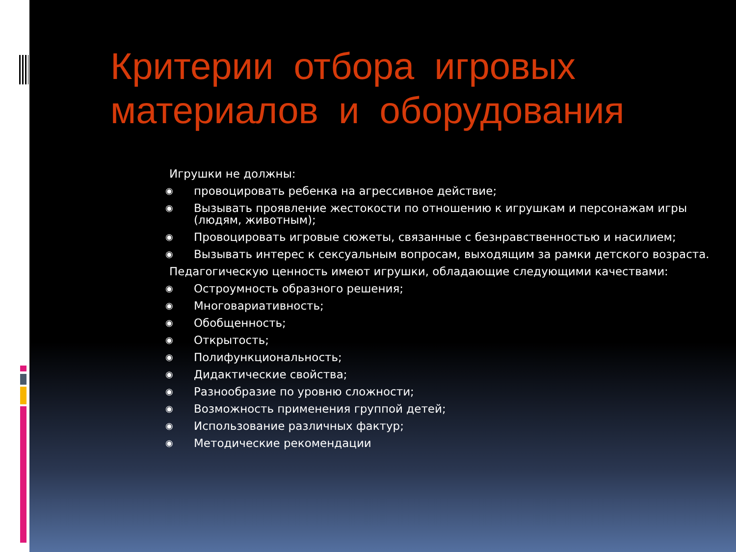Критерии отбора игровых материалов и оборудования
Игрушки не должны:
◉ провоцировать ребенка на агрессивное действие;
◉ Вызывать проявление жестокости по отношению к игрушкам и персонажам игры (людям, животным);
◉ Провоцировать игровые сюжеты, связанные с безнравственностью и насилием;
◉ Вызывать интерес к сексуальным вопросам, выходящим за рамки детского возраста.
Педагогическую ценность имеют игрушки, обладающие следующими качествами:
◉ Остроумность образного решения;
◉ Многовариативность;
◉ Обобщенность;
◉ Открытость;
◉ Полифункциональность;
◉ Дидактические свойства;
◉ Разнообразие по уровню сложности;
◉ Возможность применения группой детей;
◉ Использование различных фактур;
◉ Методические рекомендации